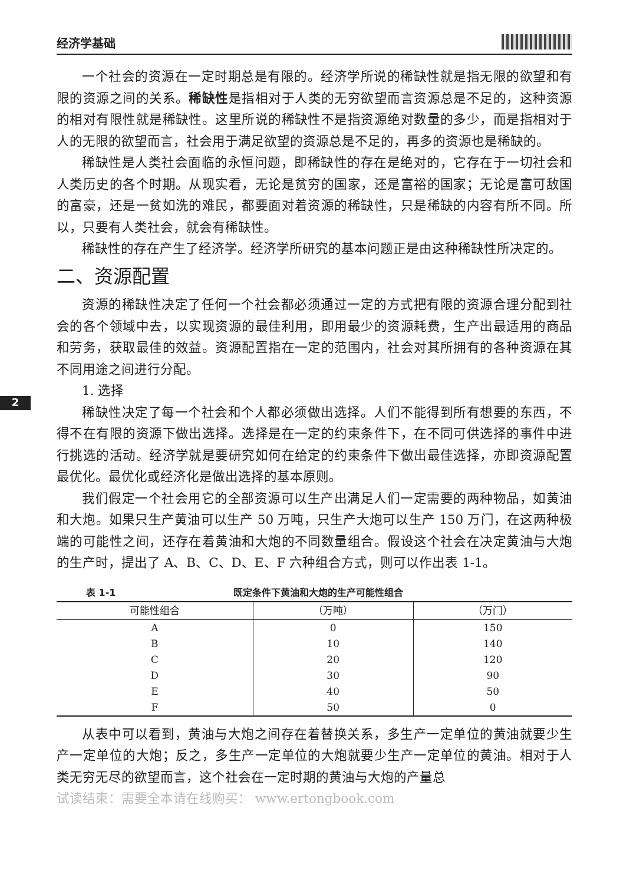经济学基础
2
一个社会的资源在一定时期总是有限的。经济学所说的稀缺性就是指无限的欲望和有限的资源之间的关系。稀缺性是指相对于人类的无穷欲望而言资源总是不足的，这种资源的相对有限性就是稀缺性。这里所说的稀缺性不是指资源绝对数量的多少，而是指相对于人的无限的欲望而言，社会用于满足欲望的资源总是不足的，再多的资源也是稀缺的。
稀缺性是人类社会面临的永恒问题，即稀缺性的存在是绝对的，它存在于一切社会和人类历史的各个时期。从现实看，无论是贫穷的国家，还是富裕的国家；无论是富可敌国的富豪，还是一贫如洗的难民，都要面对着资源的稀缺性，只是稀缺的内容有所不同。所以，只要有人类社会，就会有稀缺性。
稀缺性的存在产生了经济学。经济学所研究的基本问题正是由这种稀缺性所决定的。
二、资源配置
资源的稀缺性决定了任何一个社会都必须通过一定的方式把有限的资源合理分配到社会的各个领域中去，以实现资源的最佳利用，即用最少的资源耗费，生产出最适用的商品和劳务，获取最佳的效益。资源配置指在一定的范围内，社会对其所拥有的各种资源在其不同用途之间进行分配。
1. 选择
稀缺性决定了每一个社会和个人都必须做出选择。人们不能得到所有想要的东西，不得不在有限的资源下做出选择。选择是在一定的约束条件下，在不同可供选择的事件中进行挑选的活动。经济学就是要研究如何在给定的约束条件下做出最佳选择，亦即资源配置最优化。最优化或经济化是做出选择的基本原则。
我们假定一个社会用它的全部资源可以生产出满足人们一定需要的两种物品，如黄油和大炮。如果只生产黄油可以生产 50 万吨，只生产大炮可以生产 150 万门，在这两种极端的可能性之间，还存在着黄油和大炮的不同数量组合。假设这个社会在决定黄油与大炮的生产时，提出了 A、B、C、D、E、F 六种组合方式，则可以作出表 1-1。
表 1-1 既定条件下黄油和大炮的生产可能性组合
| 可能性组合 | （万吨） | （万门） |
| --- | --- | --- |
| A | 0 | 150 |
| B | 10 | 140 |
| C | 20 | 120 |
| D | 30 | 90 |
| E | 40 | 50 |
| F | 50 | 0 |
从表中可以看到，黄油与大炮之间存在着替换关系，多生产一定单位的黄油就要少生产一定单位的大炮；反之，多生产一定单位的大炮就要少生产一定单位的黄油。相对于人类无穷无尽的欲望而言，这个社会在一定时期的黄油与大炮的产量总
试读结束：需要全本请在线购买： www.ertongbook.com